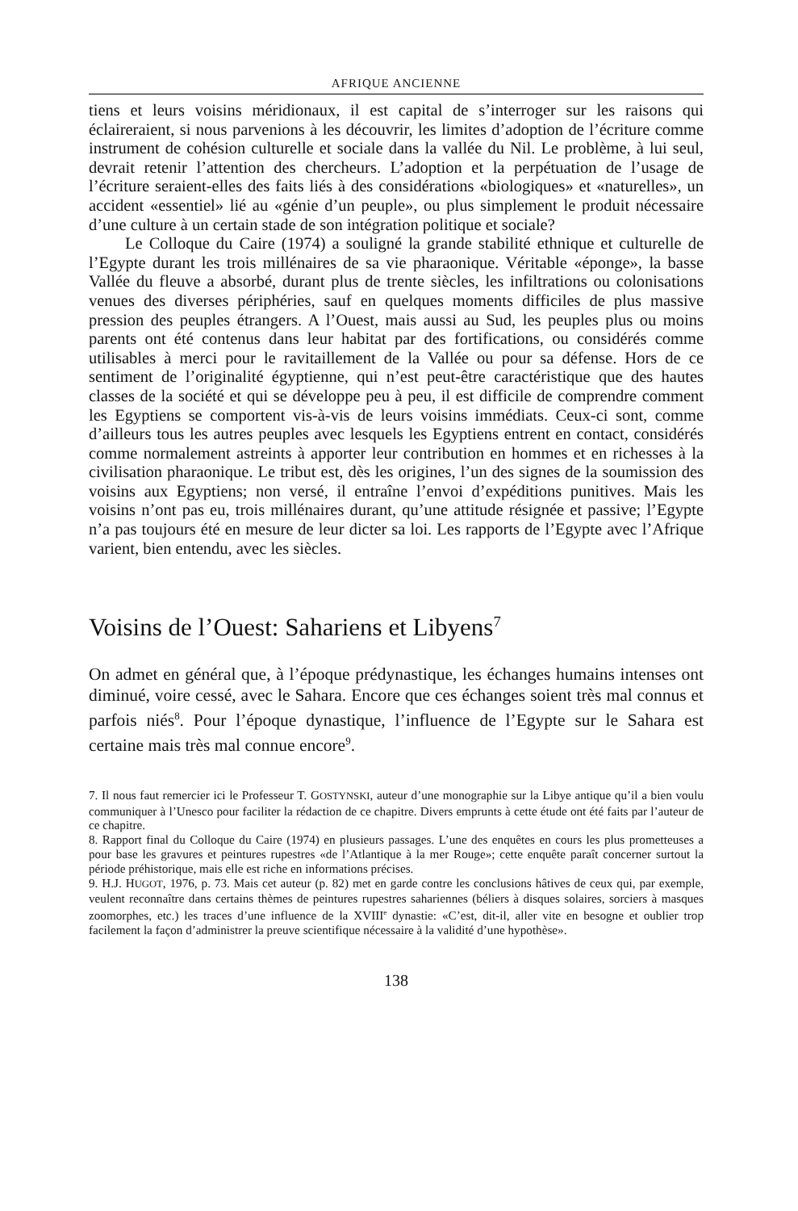AFRIQUE ANCIENNE
tiens et leurs voisins méridionaux, il est capital de s’interroger sur les raisons qui éclaireraient, si nous parvenions à les découvrir, les limites d’adoption de l’écriture comme instrument de cohésion culturelle et sociale dans la vallée du Nil. Le problème, à lui seul, devrait retenir l’attention des chercheurs. L’adoption et la perpétuation de l’usage de l’écriture seraient-elles des faits liés à des considérations «biologiques» et «naturelles», un accident «essentiel» lié au «génie d’un peuple», ou plus simplement le produit nécessaire d’une culture à un certain stade de son intégration politique et sociale?
Le Colloque du Caire (1974) a souligné la grande stabilité ethnique et culturelle de l’Egypte durant les trois millénaires de sa vie pharaonique. Véritable «éponge», la basse Vallée du fleuve a absorbé, durant plus de trente siècles, les infiltrations ou colonisations venues des diverses périphéries, sauf en quelques moments difficiles de plus massive pression des peuples étrangers. A l’Ouest, mais aussi au Sud, les peuples plus ou moins parents ont été contenus dans leur habitat par des fortifications, ou considérés comme utilisables à merci pour le ravitaillement de la Vallée ou pour sa défense. Hors de ce sentiment de l’originalité égyptienne, qui n’est peut-être caractéristique que des hautes classes de la société et qui se développe peu à peu, il est difficile de comprendre comment les Egyptiens se comportent vis-à-vis de leurs voisins immédiats. Ceux-ci sont, comme d’ailleurs tous les autres peuples avec lesquels les Egyptiens entrent en contact, considérés comme normalement astreints à apporter leur contribution en hommes et en richesses à la civilisation pharaonique. Le tribut est, dès les origines, l’un des signes de la soumission des voisins aux Egyptiens; non versé, il entraîne l’envoi d’expéditions punitives. Mais les voisins n’ont pas eu, trois millénaires durant, qu’une attitude résignée et passive; l’Egypte n’a pas toujours été en mesure de leur dicter sa loi. Les rapports de l’Egypte avec l’Afrique varient, bien entendu, avec les siècles.
Voisins de l’Ouest: Sahariens et Libyens<sup>7</sup>
On admet en général que, à l’époque prédynastique, les échanges humains intenses ont diminué, voire cessé, avec le Sahara. Encore que ces échanges soient très mal connus et parfois niés<sup>8</sup>. Pour l’époque dynastique, l’influence de l’Egypte sur le Sahara est certaine mais très mal connue encore<sup>9</sup>.
7. Il nous faut remercier ici le Professeur T. GOSTYNSKI, auteur d’une monographie sur la Libye antique qu’il a bien voulu communiquer à l’Unesco pour faciliter la rédaction de ce chapitre. Divers emprunts à cette étude ont été faits par l’auteur de ce chapitre.
8. Rapport final du Colloque du Caire (1974) en plusieurs passages. L’une des enquêtes en cours les plus prometteuses a pour base les gravures et peintures rupestres «de l’Atlantique à la mer Rouge»; cette enquête paraît concerner surtout la période préhistorique, mais elle est riche en informations précises.
9. H.J. HUGOT, 1976, p. 73. Mais cet auteur (p. 82) met en garde contre les conclusions hâtives de ceux qui, par exemple, veulent reconnaître dans certains thèmes de peintures rupestres sahariennes (béliers à disques solaires, sorciers à masques zoomorphes, etc.) les traces d’une influence de la XVIII<sup>e</sup> dynastie: «C’est, dit-il, aller vite en besogne et oublier trop facilement la façon d’administrer la preuve scientifique nécessaire à la validité d’une hypothèse».
138